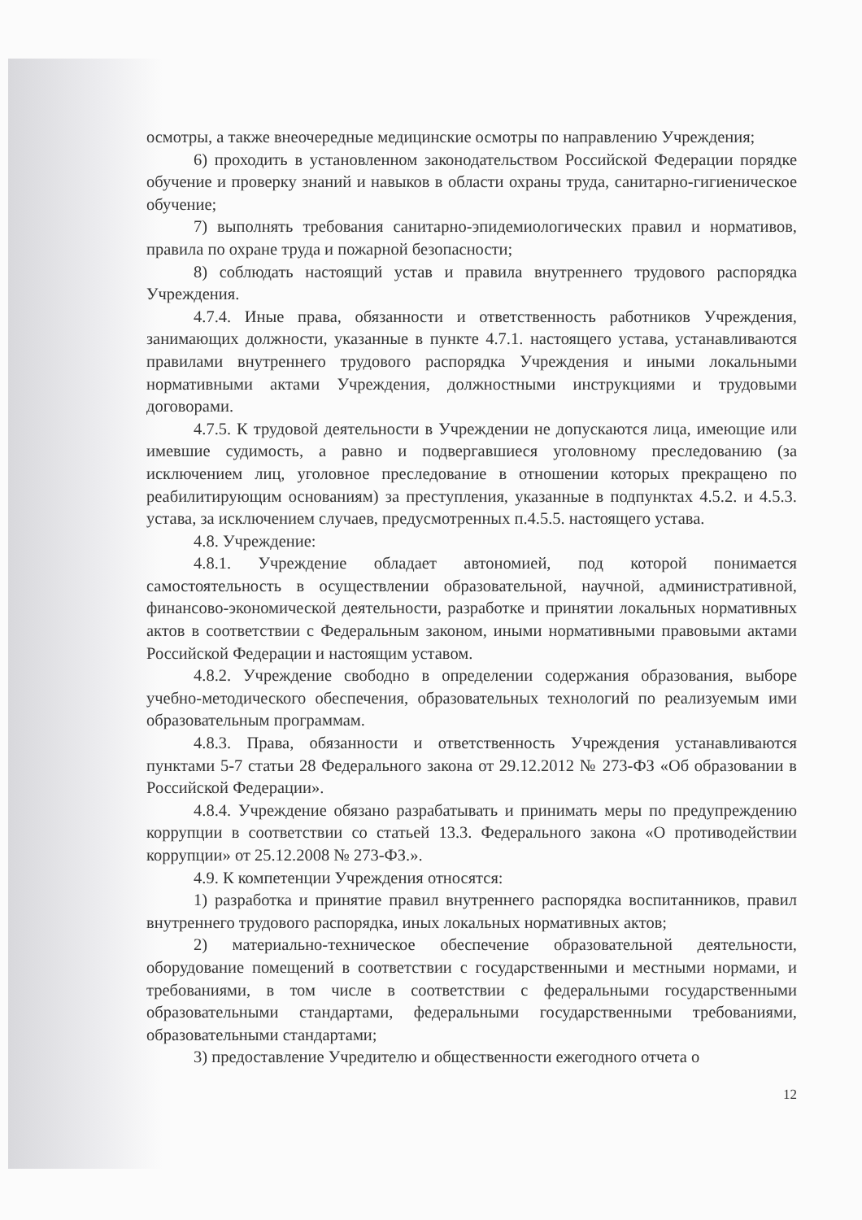осмотры, а также внеочередные медицинские осмотры по направлению Учреждения;
6) проходить в установленном законодательством Российской Федерации порядке обучение и проверку знаний и навыков в области охраны труда, санитарно-гигиеническое обучение;
7) выполнять требования санитарно-эпидемиологических правил и нормативов, правила по охране труда и пожарной безопасности;
8) соблюдать настоящий устав и правила внутреннего трудового распорядка Учреждения.
4.7.4. Иные права, обязанности и ответственность работников Учреждения, занимающих должности, указанные в пункте 4.7.1. настоящего устава, устанавливаются правилами внутреннего трудового распорядка Учреждения и иными локальными нормативными актами Учреждения, должностными инструкциями и трудовыми договорами.
4.7.5. К трудовой деятельности в Учреждении не допускаются лица, имеющие или имевшие судимость, а равно и подвергавшиеся уголовному преследованию (за исключением лиц, уголовное преследование в отношении которых прекращено по реабилитирующим основаниям) за преступления, указанные в подпунктах 4.5.2. и 4.5.3. устава, за исключением случаев, предусмотренных п.4.5.5. настоящего устава.
4.8. Учреждение:
4.8.1. Учреждение обладает автономией, под которой понимается самостоятельность в осуществлении образовательной, научной, административной, финансово-экономической деятельности, разработке и принятии локальных нормативных актов в соответствии с Федеральным законом, иными нормативными правовыми актами Российской Федерации и настоящим уставом.
4.8.2. Учреждение свободно в определении содержания образования, выборе учебно-методического обеспечения, образовательных технологий по реализуемым ими образовательным программам.
4.8.3. Права, обязанности и ответственность Учреждения устанавливаются пунктами 5-7 статьи 28 Федерального закона от 29.12.2012 № 273-ФЗ «Об образовании в Российской Федерации».
4.8.4. Учреждение обязано разрабатывать и принимать меры по предупреждению коррупции в соответствии со статьей 13.3. Федерального закона «О противодействии коррупции» от 25.12.2008 № 273-ФЗ.».
4.9. К компетенции Учреждения относятся:
1) разработка и принятие правил внутреннего распорядка воспитанников, правил внутреннего трудового распорядка, иных локальных нормативных актов;
2) материально-техническое обеспечение образовательной деятельности, оборудование помещений в соответствии с государственными и местными нормами, и требованиями, в том числе в соответствии с федеральными государственными образовательными стандартами, федеральными государственными требованиями, образовательными стандартами;
3) предоставление Учредителю и общественности ежегодного отчета о
12